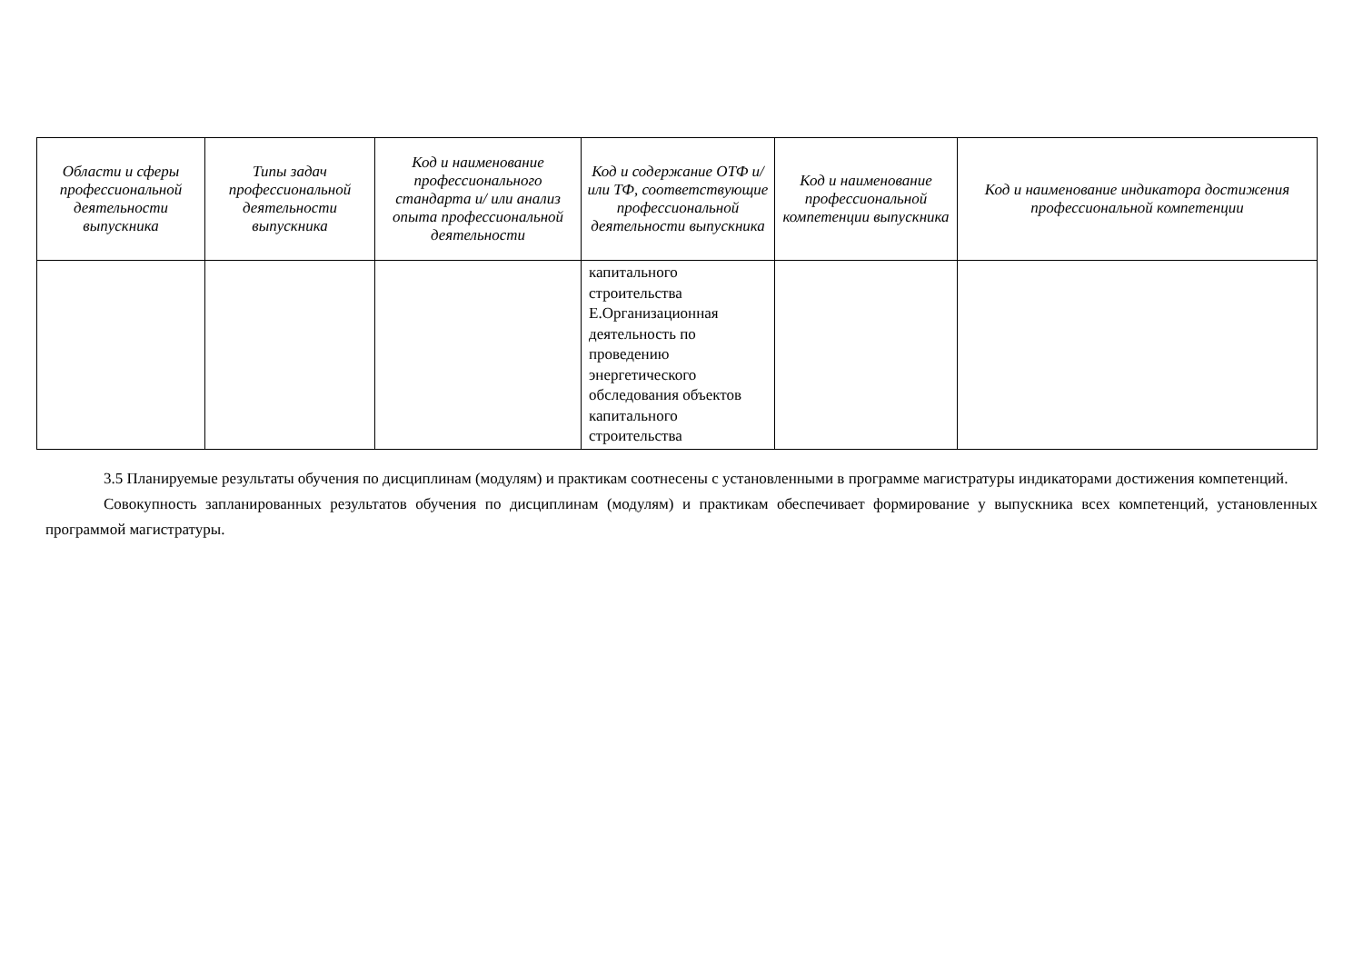| Области и сферы профессиональной деятельности выпускника | Типы задач профессиональной деятельности выпускника | Код и наименование профессионального стандарта и/ или анализ опыта профессиональной деятельности | Код и содержание ОТФ и/ или ТФ, соответствующие профессиональной деятельности выпускника | Код и наименование профессиональной компетенции выпускника | Код и наименование индикатора достижения профессиональной компетенции |
| --- | --- | --- | --- | --- | --- |
| | | | капитального строительства Е.Организационная деятельность по проведению энергетического обследования объектов капитального строительства | | |
3.5 Планируемые результаты обучения по дисциплинам (модулям) и практикам соотнесены с установленными в программе магистратуры индикаторами достижения компетенций.
Совокупность запланированных результатов обучения по дисциплинам (модулям) и практикам обеспечивает формирование у выпускника всех компетенций, установленных программой магистратуры.